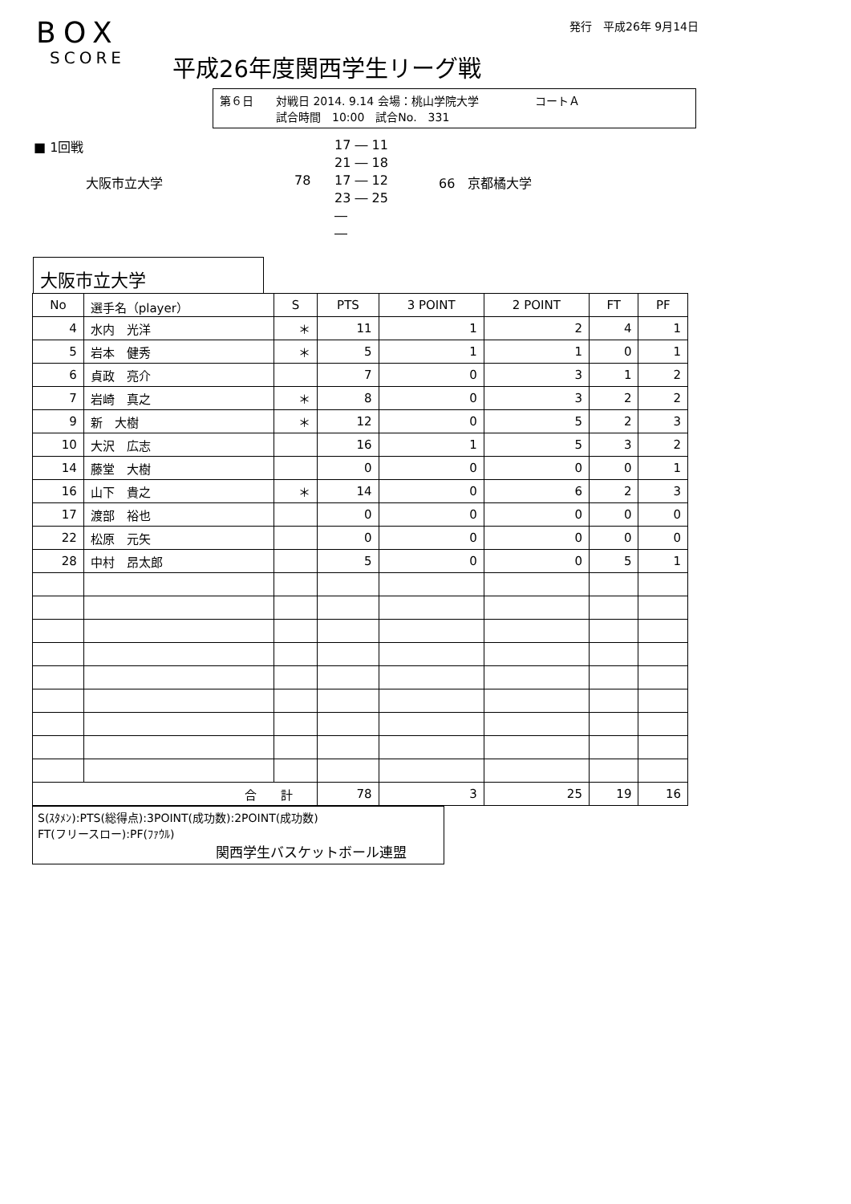BOX
SCORE
平成26年度関西学生リーグ戦
発行　平成26年 9月14日
第６日　　対戦日 2014. 9.14 会場：桃山学院大学　　　　　コートＡ
　　　　　試合時間　10:00　試合No.　331
■ 1回戦
大阪市立大学 78
17 ― 11
21 ― 18
17 ― 12
23 ― 25
―
―
66　京都橘大学
大阪市立大学
| No | 選手名（player） | S | PTS | 3 POINT | 2 POINT | FT | PF |
| --- | --- | --- | --- | --- | --- | --- | --- |
| 4 | 水内 光洋 | ＊ | 11 | 1 | 2 | 4 | 1 |
| 5 | 岩本 健秀 | ＊ | 5 | 1 | 1 | 0 | 1 |
| 6 | 貞政 亮介 | | 7 | 0 | 3 | 1 | 2 |
| 7 | 岩崎 真之 | ＊ | 8 | 0 | 3 | 2 | 2 |
| 9 | 新 大樹 | ＊ | 12 | 0 | 5 | 2 | 3 |
| 10 | 大沢 広志 | | 16 | 1 | 5 | 3 | 2 |
| 14 | 藤堂 大樹 | | 0 | 0 | 0 | 0 | 1 |
| 16 | 山下 貴之 | ＊ | 14 | 0 | 6 | 2 | 3 |
| 17 | 渡部 裕也 | | 0 | 0 | 0 | 0 | 0 |
| 22 | 松原 元矢 | | 0 | 0 | 0 | 0 | 0 |
| 28 | 中村 昂太郎 | | 5 | 0 | 0 | 5 | 1 |
| 合 計 | | | 78 | 3 | 25 | 19 | 16 |
S(ｽﾀﾒﾝ):PTS(総得点):3POINT(成功数):2POINT(成功数)
FT(フリースロー):PF(ﾌｧｳﾙ)
関西学生バスケットボール連盟